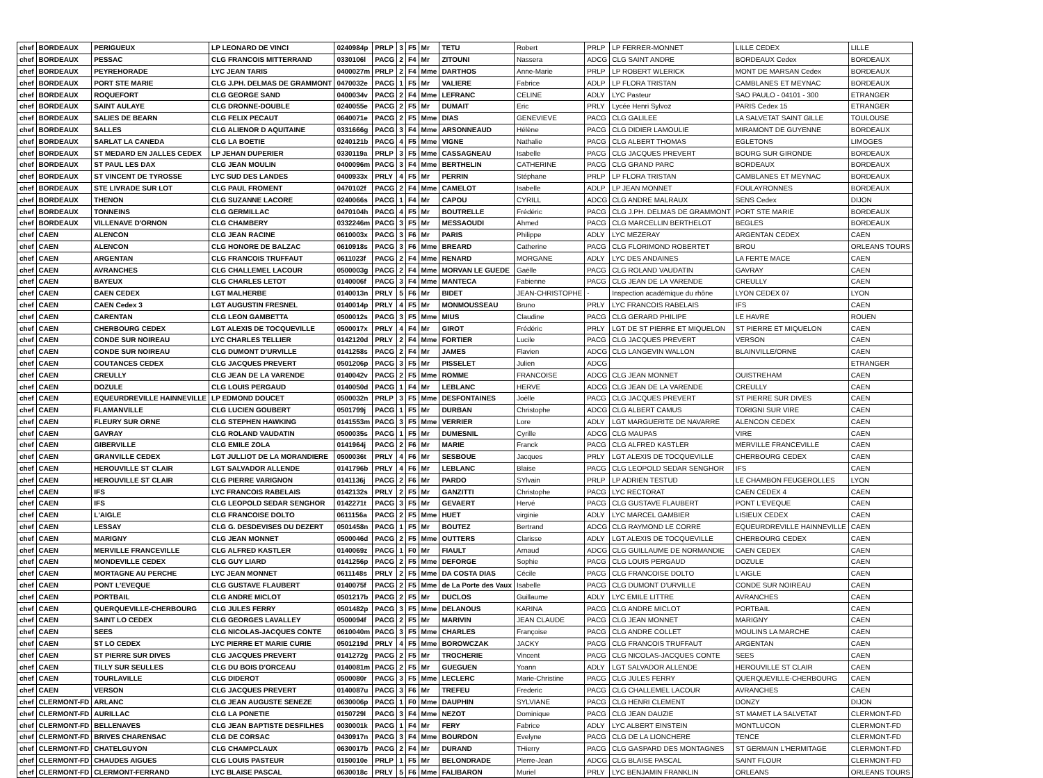| chef | BORDEAUX | PERIGUEUX | LP LEONARD DE VINCI | 0240984p | PRLP | 3 | F5 | Mr | TETU | Robert | PRLP | LP FERRER-MONNET | LILLE CEDEX | LILLE |
| chef | BORDEAUX | PESSAC | CLG FRANCOIS MITTERRAND | 0330106l | PACG | 2 | F4 | Mr | ZITOUNI | Nassera | ADCG | CLG SAINT ANDRE | BORDEAUX Cedex | BORDEAUX |
| chef | BORDEAUX | PEYREHORADE | LYC JEAN TARIS | 0400027m | PRLP | 2 | F4 | Mme | DARTHOS | Anne-Marie | PRLP | LP ROBERT WLERICK | MONT DE MARSAN Cedex | BORDEAUX |
| chef | BORDEAUX | PORT STE MARIE | CLG J.PH. DELMAS DE GRAMMONT | 0470032e | PACG | 1 | F5 | Mr | VALIERE | Fabrice | ADLP | LP FLORA TRISTAN | CAMBLANES ET MEYNAC | BORDEAUX |
| chef | BORDEAUX | ROQUEFORT | CLG GEORGE SAND | 0400034v | PACG | 2 | F4 | Mme | LEFRANC | CELINE | ADLY | LYC Pasteur | SAO PAULO - 04101 - 300 | ETRANGER |
| chef | BORDEAUX | SAINT AULAYE | CLG DRONNE-DOUBLE | 0240055e | PACG | 2 | F5 | Mr | DUMAIT | Eric | PRLY | Lycée Henri Sylvoz | PARIS Cedex 15 | ETRANGER |
| chef | BORDEAUX | SALIES DE BEARN | CLG FELIX PECAUT | 0640071e | PACG | 2 | F5 | Mme | DIAS | GENEVIEVE | PACG | CLG GALILEE | LA SALVETAT SAINT GILLE | TOULOUSE |
| chef | BORDEAUX | SALLES | CLG ALIENOR D AQUITAINE | 0331666g | PACG | 3 | F4 | Mme | ARSONNEAUD | Hélène | PACG | CLG DIDIER LAMOULIE | MIRAMONT DE GUYENNE | BORDEAUX |
| chef | BORDEAUX | SARLAT LA CANEDA | CLG LA BOETIE | 0240121b | PACG | 4 | F5 | Mme | VIGNE | Nathalie | PACG | CLG ALBERT THOMAS | EGLETONS | LIMOGES |
| chef | BORDEAUX | ST MEDARD EN JALLES CEDEX | LP JEHAN DUPERIER | 0330119a | PRLP | 3 | F5 | Mme | CASSAGNEAU | Isabelle | PACG | CLG JACQUES PREVERT | BOURG SUR GIRONDE | BORDEAUX |
| chef | BORDEAUX | ST PAUL LES DAX | CLG JEAN MOULIN | 0400096m | PACG | 3 | F4 | Mme | BERTHELIN | CATHERINE | PACG | CLG GRAND PARC | BORDEAUX | BORDEAUX |
| chef | BORDEAUX | ST VINCENT DE TYROSSE | LYC SUD DES LANDES | 0400933x | PRLY | 4 | F5 | Mr | PERRIN | Stéphane | PRLP | LP FLORA TRISTAN | CAMBLANES ET MEYNAC | BORDEAUX |
| chef | BORDEAUX | STE LIVRADE SUR LOT | CLG PAUL FROMENT | 0470102f | PACG | 2 | F4 | Mme | CAMELOT | Isabelle | ADLP | LP JEAN MONNET | FOULAYRONNES | BORDEAUX |
| chef | BORDEAUX | THENON | CLG SUZANNE LACORE | 0240066s | PACG | 1 | F4 | Mr | CAPOU | CYRILL | ADCG | CLG ANDRE MALRAUX | SENS Cedex | DIJON |
| chef | BORDEAUX | TONNEINS | CLG GERMILLAC | 0470104h | PACG | 4 | F5 | Mr | BOUTRELLE | Frédéric | PACG | CLG J.PH. DELMAS DE GRAMMONT | PORT STE MARIE | BORDEAUX |
| chef | BORDEAUX | VILLENAVE D'ORNON | CLG CHAMBERY | 0332246m | PACG | 3 | F5 | Mr | MESSAOUDI | Ahmed | PACG | CLG MARCELLIN BERTHELOT | BEGLES | BORDEAUX |
| chef | CAEN | ALENCON | CLG JEAN RACINE | 0610003x | PACG | 3 | F6 | Mr | PARIS | Philippe | ADLY | LYC MEZERAY | ARGENTAN CEDEX | CAEN |
| chef | CAEN | ALENCON | CLG HONORE DE BALZAC | 0610918s | PACG | 3 | F6 | Mme | BREARD | Catherine | PACG | CLG FLORIMOND ROBERTET | BROU | ORLEANS TOURS |
| chef | CAEN | ARGENTAN | CLG FRANCOIS TRUFFAUT | 0611023f | PACG | 2 | F4 | Mme | RENARD | MORGANE | ADLY | LYC DES ANDAINES | LA FERTE MACE | CAEN |
| chef | CAEN | AVRANCHES | CLG CHALLEMEL LACOUR | 0500003g | PACG | 2 | F4 | Mme | MORVAN LE GUEDE | Gaëlle | PACG | CLG ROLAND VAUDATIN | GAVRAY | CAEN |
| chef | CAEN | BAYEUX | CLG CHARLES LETOT | 0140006f | PACG | 3 | F4 | Mme | MANTECA | Fabienne | PACG | CLG JEAN DE LA VARENDE | CREULLY | CAEN |
| chef | CAEN | CAEN CEDEX | LGT MALHERBE | 0140013n | PRLY | 5 | F6 | Mr | BIDET | JEAN-CHRISTOPHE | - | Inspection académique du rhône | LYON CEDEX 07 | LYON |
| chef | CAEN | CAEN Cedex 3 | LGT AUGUSTIN FRESNEL | 0140014p | PRLY | 4 | F5 | Mr | MONMOUSSEAU | Bruno | PRLY | LYC FRANCOIS RABELAIS | IFS | CAEN |
| chef | CAEN | CARENTAN | CLG LEON GAMBETTA | 0500012s | PACG | 3 | F5 | Mme | MIUS | Claudine | PACG | CLG GERARD PHILIPE | LE HAVRE | ROUEN |
| chef | CAEN | CHERBOURG CEDEX | LGT ALEXIS DE TOCQUEVILLE | 0500017x | PRLY | 4 | F4 | Mr | GIROT | Frédéric | PRLY | LGT DE ST PIERRE ET MIQUELON | ST PIERRE ET MIQUELON | CAEN |
| chef | CAEN | CONDE SUR NOIREAU | LYC CHARLES TELLIER | 0142120d | PRLY | 2 | F4 | Mme | FORTIER | Lucile | PACG | CLG JACQUES PREVERT | VERSON | CAEN |
| chef | CAEN | CONDE SUR NOIREAU | CLG DUMONT D'URVILLE | 0141258s | PACG | 2 | F4 | Mr | JAMES | Flavien | ADCG | CLG LANGEVIN WALLON | BLAINVILLE/ORNE | CAEN |
| chef | CAEN | COUTANCES CEDEX | CLG JACQUES PREVERT | 0501206p | PACG | 3 | F5 | Mr | PISSELET | Julien | ADCG | | | ETRANGER |
| chef | CAEN | CREULLY | CLG JEAN DE LA VARENDE | 0140042v | PACG | 2 | F5 | Mme | ROMME | FRANCOISE | ADCG | CLG JEAN MONNET | OUISTREHAM | CAEN |
| chef | CAEN | DOZULE | CLG LOUIS PERGAUD | 0140050d | PACG | 1 | F4 | Mr | LEBLANC | HERVE | ADCG | CLG JEAN DE LA VARENDE | CREULLY | CAEN |
| chef | CAEN | EQUEURDREVILLE HAINNEVILLE | LP EDMOND DOUCET | 0500032n | PRLP | 3 | F5 | Mme | DESFONTAINES | Joëlle | PACG | CLG JACQUES PREVERT | ST PIERRE SUR DIVES | CAEN |
| chef | CAEN | FLAMANVILLE | CLG LUCIEN GOUBERT | 0501799j | PACG | 1 | F5 | Mr | DURBAN | Christophe | ADCG | CLG ALBERT CAMUS | TORIGNI SUR VIRE | CAEN |
| chef | CAEN | FLEURY SUR ORNE | CLG STEPHEN HAWKING | 0141553m | PACG | 3 | F5 | Mme | VERRIER | Lore | ADLY | LGT MARGUERITE DE NAVARRE | ALENCON CEDEX | CAEN |
| chef | CAEN | GAVRAY | CLG ROLAND VAUDATIN | 0500035s | PACG | 1 | F5 | Mr | DUMESNIL | Cyrille | ADCG | CLG MAUPAS | VIRE | CAEN |
| chef | CAEN | GIBERVILLE | CLG EMILE ZOLA | 0141964j | PACG | 2 | F6 | Mr | MARIE | Franck | PACG | CLG ALFRED KASTLER | MERVILLE FRANCEVILLE | CAEN |
| chef | CAEN | GRANVILLE CEDEX | LGT JULLIOT DE LA MORANDIERE | 0500036t | PRLY | 4 | F6 | Mr | SESBOUE | Jacques | PRLY | LGT ALEXIS DE TOCQUEVILLE | CHERBOURG CEDEX | CAEN |
| chef | CAEN | HEROUVILLE ST CLAIR | LGT SALVADOR ALLENDE | 0141796b | PRLY | 4 | F6 | Mr | LEBLANC | Blaise | PACG | CLG LEOPOLD SEDAR SENGHOR | IFS | CAEN |
| chef | CAEN | HEROUVILLE ST CLAIR | CLG PIERRE VARIGNON | 0141136j | PACG | 2 | F6 | Mr | PARDO | SYlvain | PRLP | LP ADRIEN TESTUD | LE CHAMBON FEUGEROLLES | LYON |
| chef | CAEN | IFS | LYC FRANCOIS RABELAIS | 0142132s | PRLY | 2 | F5 | Mr | GANZITTI | Christophe | PACG | LYC RECTORAT | CAEN CEDEX 4 | CAEN |
| chef | CAEN | IFS | CLG LEOPOLD SEDAR SENGHOR | 0142271t | PACG | 3 | F5 | Mr | GEVAERT | Hervé | PACG | CLG GUSTAVE FLAUBERT | PONT L'EVEQUE | CAEN |
| chef | CAEN | L'AIGLE | CLG FRANCOISE DOLTO | 0611156a | PACG | 2 | F5 | Mme | HUET | virginie | ADLY | LYC MARCEL GAMBIER | LISIEUX CEDEX | CAEN |
| chef | CAEN | LESSAY | CLG G. DESDEVISES DU DEZERT | 0501458n | PACG | 1 | F5 | Mr | BOUTEZ | Bertrand | ADCG | CLG RAYMOND LE CORRE | EQUEURDREVILLE HAINNEVILLE | CAEN |
| chef | CAEN | MARIGNY | CLG JEAN MONNET | 0500046d | PACG | 2 | F5 | Mme | OUTTERS | Clarisse | ADLY | LGT ALEXIS DE TOCQUEVILLE | CHERBOURG CEDEX | CAEN |
| chef | CAEN | MERVILLE FRANCEVILLE | CLG ALFRED KASTLER | 0140069z | PACG | 1 | F0 | Mr | FIAULT | Arnaud | ADCG | CLG GUILLAUME DE NORMANDIE | CAEN CEDEX | CAEN |
| chef | CAEN | MONDEVILLE CEDEX | CLG GUY LIARD | 0141256p | PACG | 2 | F5 | Mme | DEFORGE | Sophie | PACG | CLG LOUIS PERGAUD | DOZULE | CAEN |
| chef | CAEN | MORTAGNE AU PERCHE | LYC JEAN MONNET | 0611148s | PRLY | 2 | F5 | Mme | DA COSTA DIAS | Cécile | PACG | CLG FRANCOISE DOLTO | L'AIGLE | CAEN |
| chef | CAEN | PONT L'EVEQUE | CLG GUSTAVE FLAUBERT | 0140075f | PACG | 2 | F5 | Mme | de La Porte des Vaux | Isabelle | PACG | CLG DUMONT D'URVILLE | CONDE SUR NOIREAU | CAEN |
| chef | CAEN | PORTBAIL | CLG ANDRE MICLOT | 0501217b | PACG | 2 | F5 | Mr | DUCLOS | Guillaume | ADLY | LYC EMILE LITTRE | AVRANCHES | CAEN |
| chef | CAEN | QUERQUEVILLE-CHERBOURG | CLG JULES FERRY | 0501482p | PACG | 3 | F5 | Mme | DELANOUS | KARINA | PACG | CLG ANDRE MICLOT | PORTBAIL | CAEN |
| chef | CAEN | SAINT LO CEDEX | CLG GEORGES LAVALLEY | 0500094f | PACG | 2 | F5 | Mr | MARIVIN | JEAN CLAUDE | PACG | CLG JEAN MONNET | MARIGNY | CAEN |
| chef | CAEN | SEES | CLG NICOLAS-JACQUES CONTE | 0610040m | PACG | 3 | F5 | Mme | CHARLES | Françoise | PACG | CLG ANDRE COLLET | MOULINS LA MARCHE | CAEN |
| chef | CAEN | ST LO CEDEX | LYC PIERRE ET MARIE CURIE | 0501219d | PRLY | 4 | F5 | Mme | BOROWCZAK | JACKY | PACG | CLG FRANCOIS TRUFFAUT | ARGENTAN | CAEN |
| chef | CAEN | ST PIERRE SUR DIVES | CLG JACQUES PREVERT | 0141272g | PACG | 2 | F5 | Mr | TROCHERIE | Vincent | PACG | CLG NICOLAS-JACQUES CONTE | SEES | CAEN |
| chef | CAEN | TILLY SUR SEULLES | CLG DU BOIS D'ORCEAU | 0140081m | PACG | 2 | F5 | Mr | GUEGUEN | Yoann | ADLY | LGT SALVADOR ALLENDE | HEROUVILLE ST CLAIR | CAEN |
| chef | CAEN | TOURLAVILLE | CLG DIDEROT | 0500080r | PACG | 3 | F5 | Mme | LECLERC | Marie-Christine | PACG | CLG JULES FERRY | QUERQUEVILLE-CHERBOURG | CAEN |
| chef | CAEN | VERSON | CLG JACQUES PREVERT | 0140087u | PACG | 3 | F6 | Mr | TREFEU | Frederic | PACG | CLG CHALLEMEL LACOUR | AVRANCHES | CAEN |
| chef | CLERMONT-FD | ARLANC | CLG JEAN AUGUSTE SENEZE | 0630006p | PACG | 1 | F0 | Mme | DAUPHIN | SYLVIANE | PACG | CLG HENRI CLEMENT | DONZY | DIJON |
| chef | CLERMONT-FD | AURILLAC | CLG LA PONETIE | 0150729l | PACG | 3 | F4 | Mme | NEZOT | Dominique | PACG | CLG JEAN DAUZIE | ST MAMET LA SALVETAT | CLERMONT-FD |
| chef | CLERMONT-FD | BELLENAVES | CLG JEAN BAPTISTE DESFILHES | 0030001k | PACG | 1 | F4 | Mr | FERY | Fabrice | ADLY | LYC ALBERT EINSTEIN | MONTLUCON | CLERMONT-FD |
| chef | CLERMONT-FD | BRIVES CHARENSAC | CLG DE CORSAC | 0430917n | PACG | 3 | F4 | Mme | BOURDON | Evelyne | PACG | CLG DE LA LIONCHERE | TENCE | CLERMONT-FD |
| chef | CLERMONT-FD | CHATELGUYON | CLG CHAMPCLAUX | 0630017b | PACG | 2 | F4 | Mr | DURAND | THierry | PACG | CLG GASPARD DES MONTAGNES | ST GERMAIN L'HERMITAGE | CLERMONT-FD |
| chef | CLERMONT-FD | CHAUDES AIGUES | CLG LOUIS PASTEUR | 0150010e | PRLP | 1 | F5 | Mr | BELONDRADE | Pierre-Jean | ADCG | CLG BLAISE PASCAL | SAINT FLOUR | CLERMONT-FD |
| chef | CLERMONT-FD | CLERMONT-FERRAND | LYC BLAISE PASCAL | 0630018c | PRLY | 5 | F6 | Mme | FALIBARON | Muriel | PRLY | LYC BENJAMIN FRANKLIN | ORLEANS | ORLEANS TOURS |